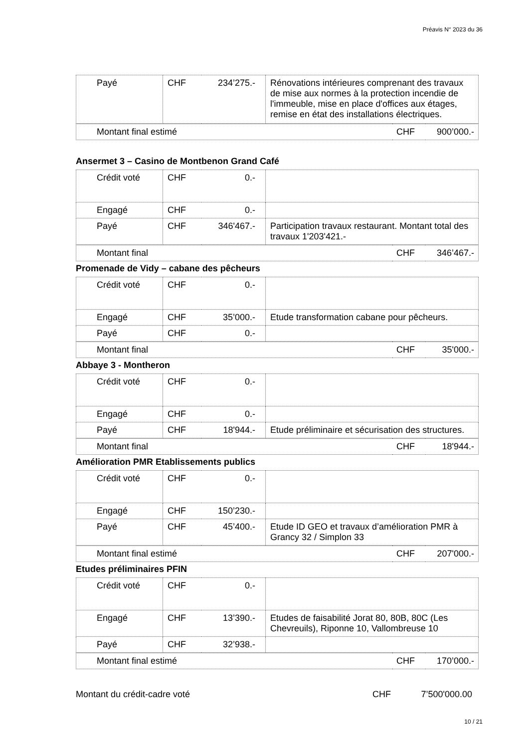Préavis N° 2023 du 36
| Payé | CHF | 234’275.- | Rénovations intérieures comprenant des travaux de mise aux normes à la protection incendie de l'immeuble, mise en place d'offices aux étages, remise en état des installations électriques. |
| Montant final estimé | CHF | 900’000.- |
Ansermet 3 – Casino de Montbenon Grand Café
| Crédit voté | CHF | 0.- | |
| Engagé | CHF | 0.- | |
| Payé | CHF | 346'467.- | Participation travaux restaurant. Montant total des travaux 1'203'421.- |
| Montant final | CHF | 346’467.- |
Promenade de Vidy – cabane des pêcheurs
| Crédit voté | CHF | 0.- | |
| Engagé | CHF | 35’000.- | Etude transformation cabane pour pêcheurs. |
| Payé | CHF | 0.- | |
| Montant final | CHF | 35'000.- |
Abbaye 3 - Montheron
| Crédit voté | CHF | 0.- | |
| Engagé | CHF | 0.- | |
| Payé | CHF | 18'944.- | Etude préliminaire et sécurisation des structures. |
| Montant final | CHF | 18'944.- |
Amélioration PMR Etablissements publics
| Crédit voté | CHF | 0.- | |
| Engagé | CHF | 150’230.- | |
| Payé | CHF | 45’400.- | Etude ID GEO et travaux d’amélioration PMR à Grancy 32 / Simplon 33 |
| Montant final estimé | CHF | 207'000.- |
Etudes préliminaires PFIN
| Crédit voté | CHF | 0.- | |
| Engagé | CHF | 13’390.- | Etudes de faisabilité Jorat 80, 80B, 80C (Les Chevreuils), Riponne 10, Vallombreuse 10 |
| Payé | CHF | 32’938.- | |
| Montant final estimé | CHF | 170’000.- |
Montant du crédit-cadre voté CHF 7’500'000.00
10 / 21